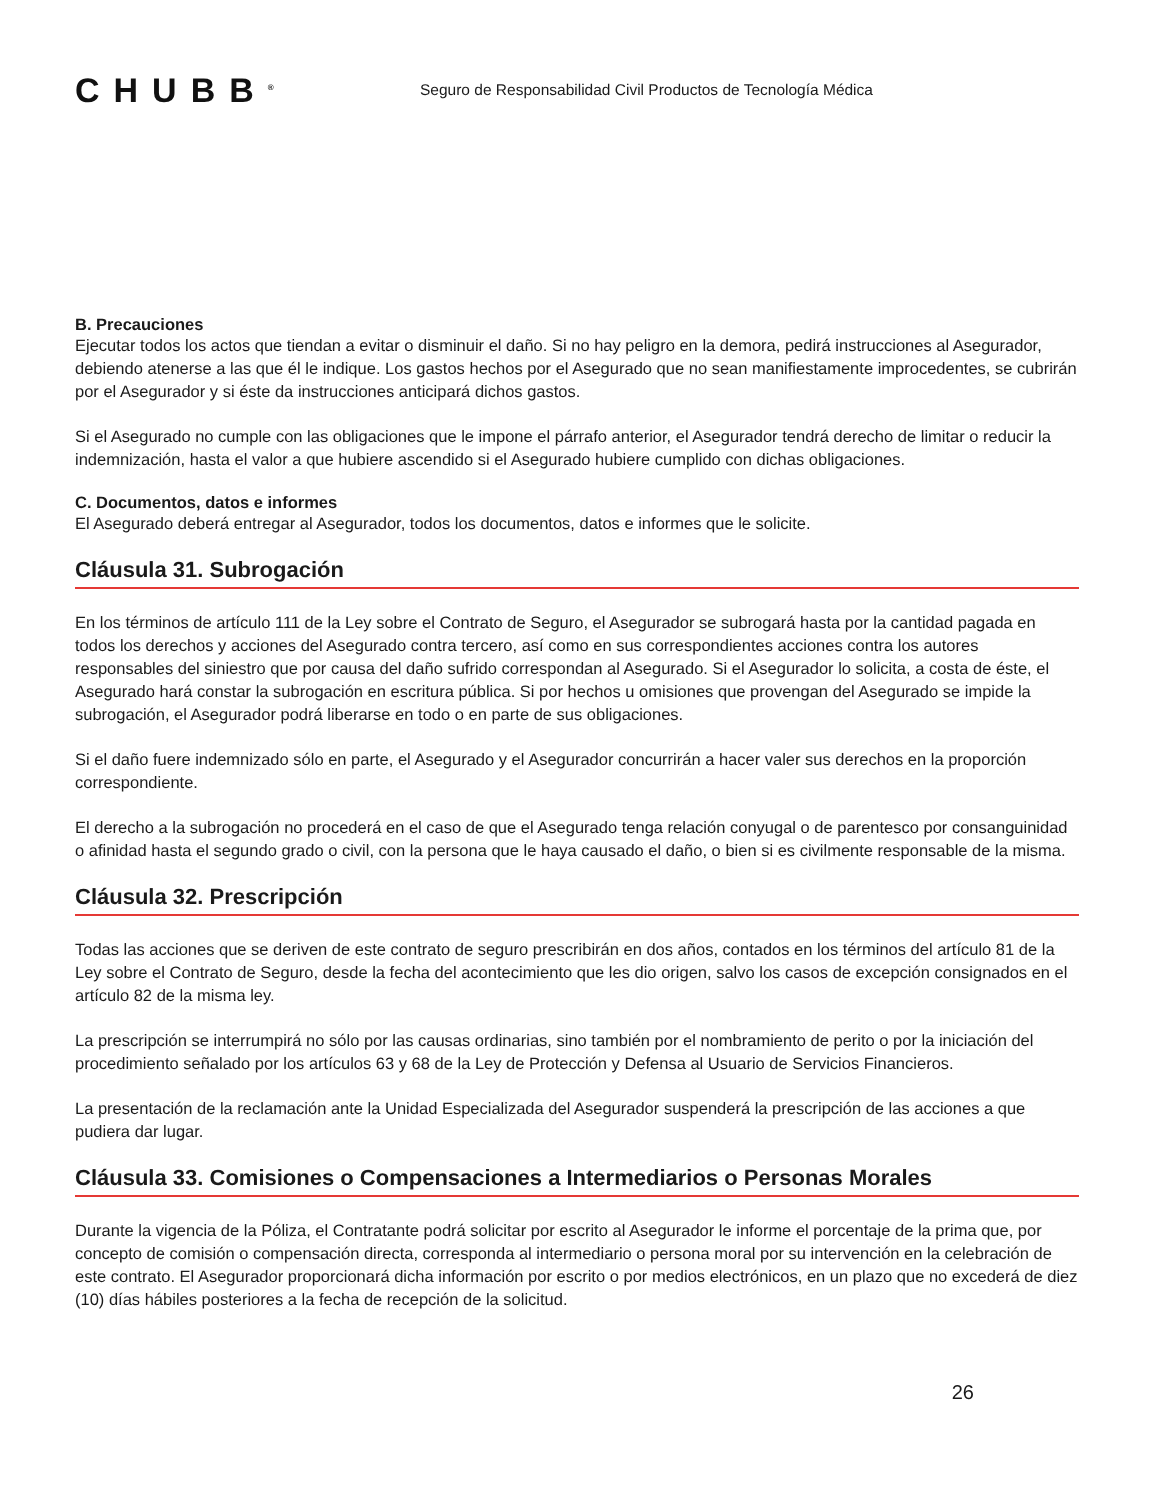CHUBB<sup>®</sup>
Seguro de Responsabilidad Civil Productos de Tecnología Médica
B. Precauciones
Ejecutar todos los actos que tiendan a evitar o disminuir el daño. Si no hay peligro en la demora, pedirá instrucciones al Asegurador, debiendo atenerse a las que él le indique. Los gastos hechos por el Asegurado que no sean manifiestamente improcedentes, se cubrirán por el Asegurador y si éste da instrucciones anticipará dichos gastos.
Si el Asegurado no cumple con las obligaciones que le impone el párrafo anterior, el Asegurador tendrá derecho de limitar o reducir la indemnización, hasta el valor a que hubiere ascendido si el Asegurado hubiere cumplido con dichas obligaciones.
C. Documentos, datos e informes
El Asegurado deberá entregar al Asegurador, todos los documentos, datos e informes que le solicite.
Cláusula 31. Subrogación
En los términos de artículo 111 de la Ley sobre el Contrato de Seguro, el Asegurador se subrogará hasta por la cantidad pagada en todos los derechos y acciones del Asegurado contra tercero, así como en sus correspondientes acciones contra los autores responsables del siniestro que por causa del daño sufrido correspondan al Asegurado. Si el Asegurador lo solicita, a costa de éste, el Asegurado hará constar la subrogación en escritura pública. Si por hechos u omisiones que provengan del Asegurado se impide la subrogación, el Asegurador podrá liberarse en todo o en parte de sus obligaciones.
Si el daño fuere indemnizado sólo en parte, el Asegurado y el Asegurador concurrirán a hacer valer sus derechos en la proporción correspondiente.
El derecho a la subrogación no procederá en el caso de que el Asegurado tenga relación conyugal o de parentesco por consanguinidad o afinidad hasta el segundo grado o civil, con la persona que le haya causado el daño, o bien si es civilmente responsable de la misma.
Cláusula 32. Prescripción
Todas las acciones que se deriven de este contrato de seguro prescribirán en dos años, contados en los términos del artículo 81 de la Ley sobre el Contrato de Seguro, desde la fecha del acontecimiento que les dio origen, salvo los casos de excepción consignados en el artículo 82 de la misma ley.
La prescripción se interrumpirá no sólo por las causas ordinarias, sino también por el nombramiento de perito o por la iniciación del procedimiento señalado por los artículos 63 y 68 de la Ley de Protección y Defensa al Usuario de Servicios Financieros.
La presentación de la reclamación ante la Unidad Especializada del Asegurador suspenderá la prescripción de las acciones a que pudiera dar lugar.
Cláusula 33. Comisiones o Compensaciones a Intermediarios o Personas Morales
Durante la vigencia de la Póliza, el Contratante podrá solicitar por escrito al Asegurador le informe el porcentaje de la prima que, por concepto de comisión o compensación directa, corresponda al intermediario o persona moral por su intervención en la celebración de este contrato. El Asegurador proporcionará dicha información por escrito o por medios electrónicos, en un plazo que no excederá de diez (10) días hábiles posteriores a la fecha de recepción de la solicitud.
26